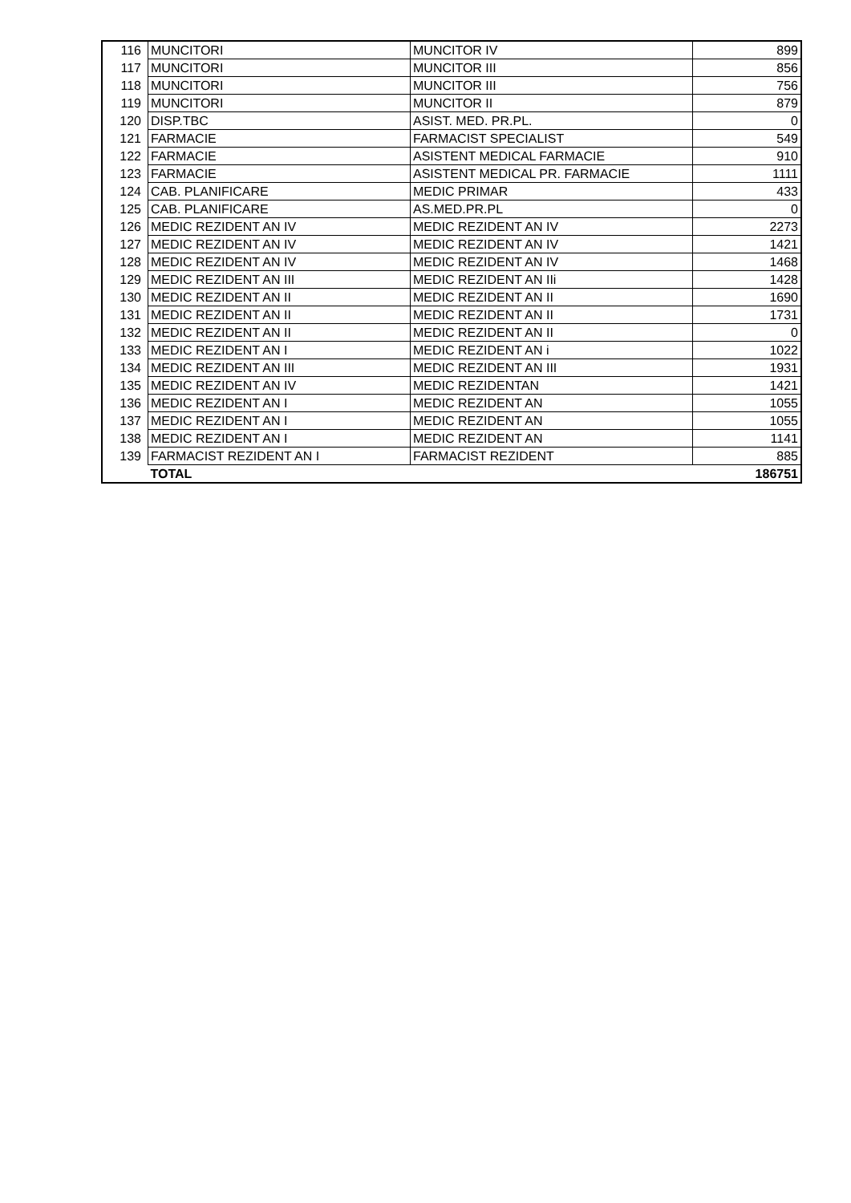| 116 | MUNCITORI | MUNCITOR IV | 899 |
| 117 | MUNCITORI | MUNCITOR III | 856 |
| 118 | MUNCITORI | MUNCITOR III | 756 |
| 119 | MUNCITORI | MUNCITOR II | 879 |
| 120 | DISP.TBC | ASIST. MED. PR.PL. | 0 |
| 121 | FARMACIE | FARMACIST SPECIALIST | 549 |
| 122 | FARMACIE | ASISTENT MEDICAL FARMACIE | 910 |
| 123 | FARMACIE | ASISTENT MEDICAL PR. FARMACIE | 1111 |
| 124 | CAB. PLANIFICARE | MEDIC PRIMAR | 433 |
| 125 | CAB. PLANIFICARE | AS.MED.PR.PL | 0 |
| 126 | MEDIC REZIDENT AN IV | MEDIC REZIDENT AN IV | 2273 |
| 127 | MEDIC REZIDENT AN IV | MEDIC REZIDENT AN IV | 1421 |
| 128 | MEDIC REZIDENT AN IV | MEDIC REZIDENT AN IV | 1468 |
| 129 | MEDIC REZIDENT AN III | MEDIC REZIDENT AN IIi | 1428 |
| 130 | MEDIC REZIDENT AN II | MEDIC REZIDENT AN II | 1690 |
| 131 | MEDIC REZIDENT AN II | MEDIC REZIDENT AN II | 1731 |
| 132 | MEDIC REZIDENT AN II | MEDIC REZIDENT AN II | 0 |
| 133 | MEDIC REZIDENT AN I | MEDIC REZIDENT AN i | 1022 |
| 134 | MEDIC REZIDENT AN III | MEDIC REZIDENT AN III | 1931 |
| 135 | MEDIC REZIDENT AN IV | MEDIC REZIDENTAN | 1421 |
| 136 | MEDIC REZIDENT AN I | MEDIC REZIDENT AN | 1055 |
| 137 | MEDIC REZIDENT AN I | MEDIC REZIDENT AN | 1055 |
| 138 | MEDIC REZIDENT AN I | MEDIC REZIDENT AN | 1141 |
| 139 | FARMACIST REZIDENT AN I | FARMACIST REZIDENT | 885 |
| | TOTAL | | 186751 |